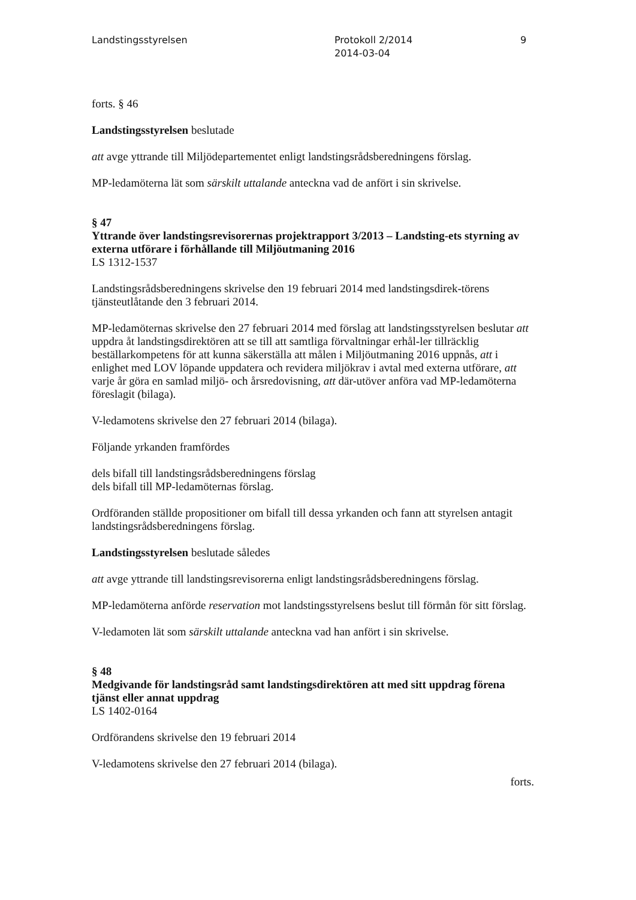Landstingsstyrelsen Protokoll 2/2014
2014-03-04
9
forts. § 46
Landstingsstyrelsen beslutade
att avge yttrande till Miljödepartementet enligt landstingsrådsberedningens förslag.
MP-ledamöterna lät som särskilt uttalande anteckna vad de anfört i sin skrivelse.
§ 47
Yttrande över landstingsrevisorernas projektrapport 3/2013 – Landsting-ets styrning av externa utförare i förhållande till Miljöutmaning 2016
LS 1312-1537
Landstingsrådsberedningens skrivelse den 19 februari 2014 med landstingsdirek-törens tjänsteutlåtande den 3 februari 2014.
MP-ledamöternas skrivelse den 27 februari 2014 med förslag att landstingsstyrelsen beslutar att uppdra åt landstingsdirektören att se till att samtliga förvaltningar erhål-ler tillräcklig beställarkompetens för att kunna säkerställa att målen i Miljöutmaning 2016 uppnås, att i enlighet med LOV löpande uppdatera och revidera miljökrav i avtal med externa utförare, att varje år göra en samlad miljö- och årsredovisning, att där-utöver anföra vad MP-ledamöterna föreslagit (bilaga).
V-ledamotens skrivelse den 27 februari 2014 (bilaga).
Följande yrkanden framfördes
dels bifall till landstingsrådsberedningens förslag
dels bifall till MP-ledamöternas förslag.
Ordföranden ställde propositioner om bifall till dessa yrkanden och fann att styrelsen antagit landstingsrådsberedningens förslag.
Landstingsstyrelsen beslutade således
att avge yttrande till landstingsrevisorerna enligt landstingsrådsberedningens förslag.
MP-ledamöterna anförde reservation mot landstingsstyrelsens beslut till förmån för sitt förslag.
V-ledamoten lät som särskilt uttalande anteckna vad han anfört i sin skrivelse.
§ 48
Medgivande för landstingsråd samt landstingsdirektören att med sitt uppdrag förena tjänst eller annat uppdrag
LS 1402-0164
Ordförandens skrivelse den 19 februari 2014
V-ledamotens skrivelse den 27 februari 2014 (bilaga).
forts.